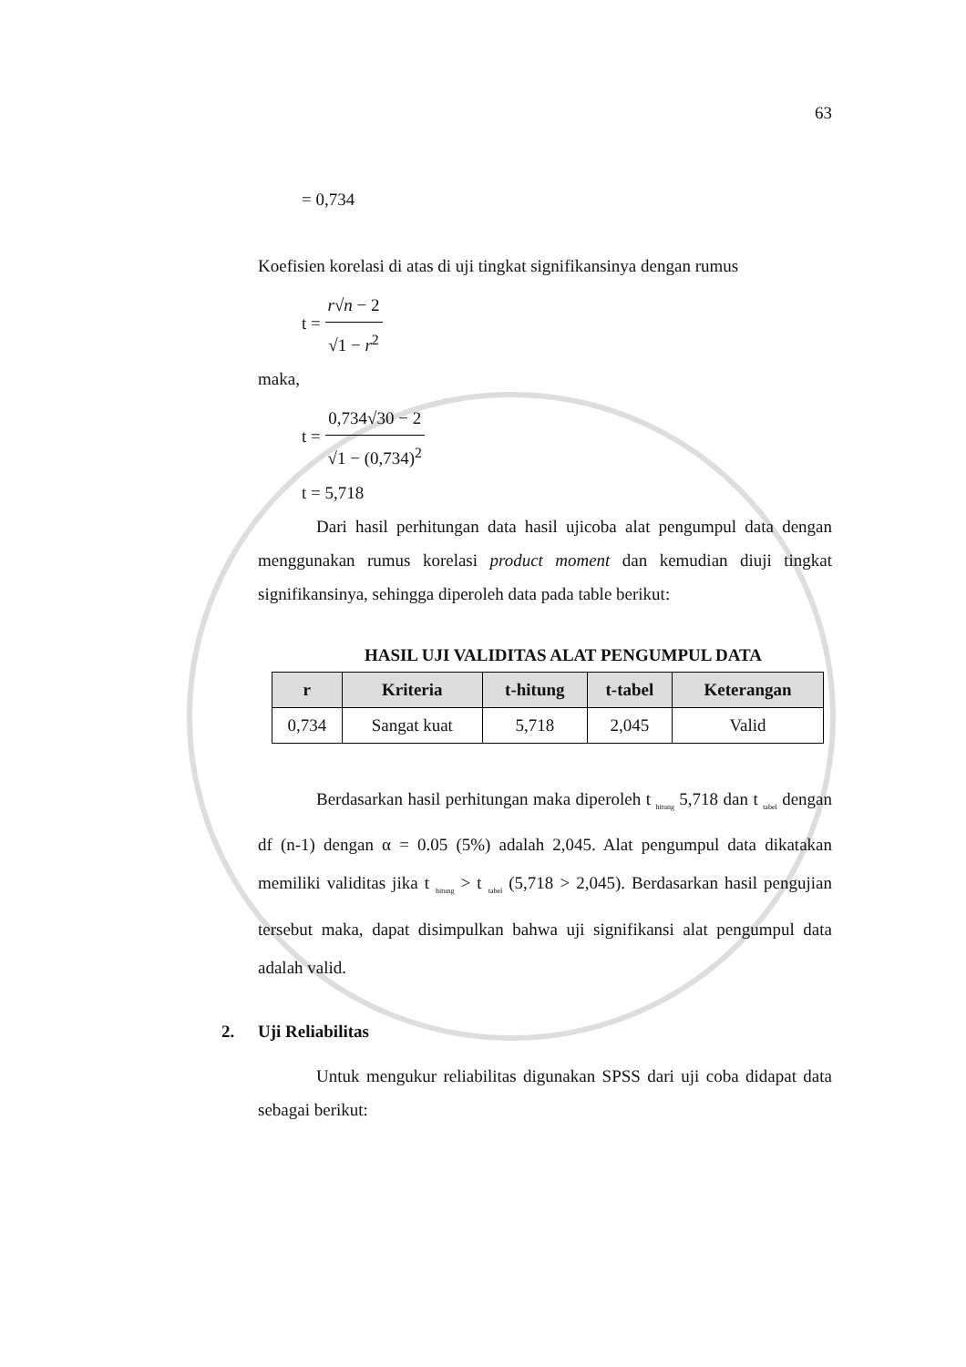63
= 0,734
Koefisien korelasi di atas di uji tingkat signifikansinya dengan rumus
t = r√n − 2 √1 − r<sup>2</sup>
maka,
t = 0,734√30 − 2 √1 − (0,734)<sup>2</sup>
t = 5,718
Dari hasil perhitungan data hasil ujicoba alat pengumpul data dengan menggunakan rumus korelasi product moment dan kemudian diuji tingkat signifikansinya, sehingga diperoleh data pada table berikut:
HASIL UJI VALIDITAS ALAT PENGUMPUL DATA
| r | Kriteria | t-hitung | t-tabel | Keterangan |
| --- | --- | --- | --- | --- |
| 0,734 | Sangat kuat | 5,718 | 2,045 | Valid |
Berdasarkan hasil perhitungan maka diperoleh t <sub>hitung</sub> 5,718 dan t <sub>tabel</sub> dengan df (n-1) dengan α = 0.05 (5%) adalah 2,045. Alat pengumpul data dikatakan memiliki validitas jika t <sub>hitung</sub> > t <sub>tabel</sub> (5,718 > 2,045). Berdasarkan hasil pengujian tersebut maka, dapat disimpulkan bahwa uji signifikansi alat pengumpul data adalah valid.
2. Uji Reliabilitas
Untuk mengukur reliabilitas digunakan SPSS dari uji coba didapat data sebagai berikut: